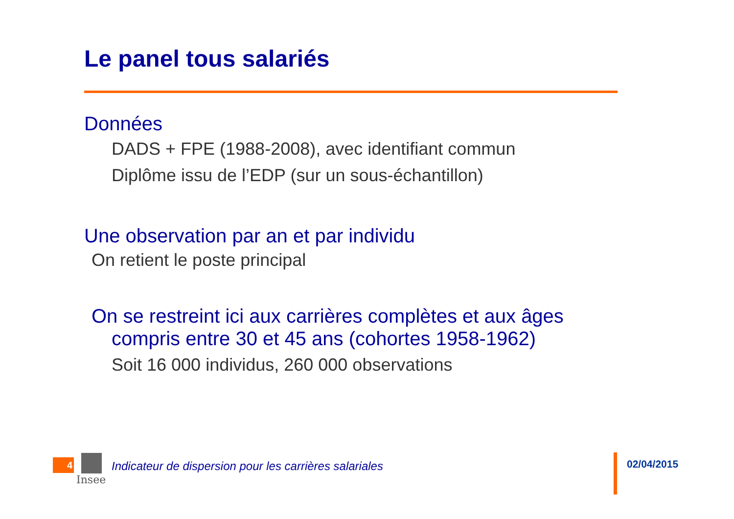Le panel tous salariés
Données
DADS + FPE (1988-2008), avec identifiant commun
Diplôme issu de l’EDP (sur un sous-échantillon)
Une observation par an et par individu
On retient le poste principal
On se restreint ici aux carrières complètes et aux âges compris entre 30 et 45 ans (cohortes 1958-1962)
Soit 16 000 individus, 260 000 observations
4 Insee
Indicateur de dispersion pour les carrières salariales
02/04/2015